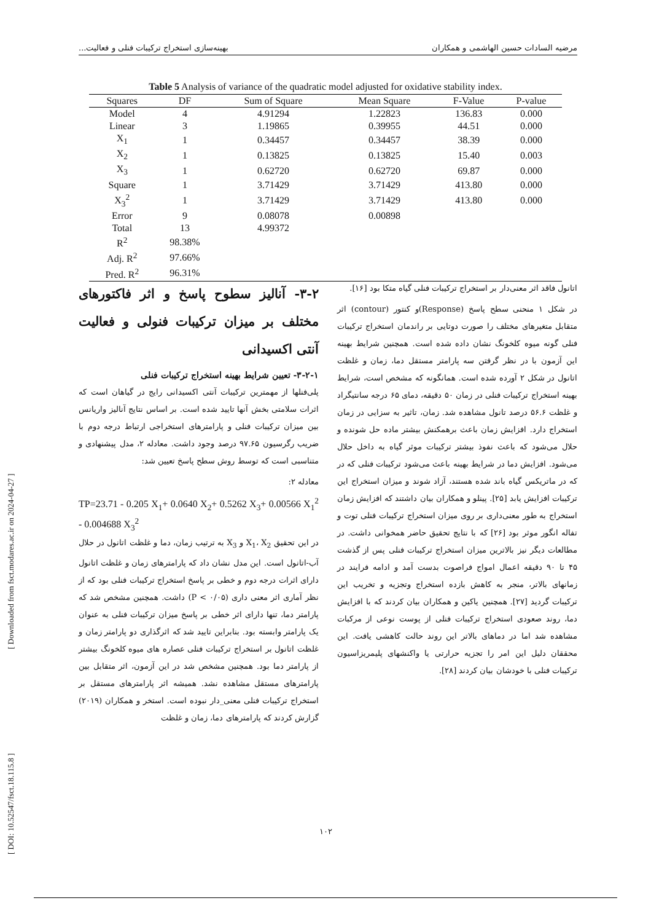مرضیه السادات حسین الهاشمی و همکاران بهینه‌سازی استخراج ترکیبات فنلی و فعالیت...
Table 5 Analysis of variance of the quadratic model adjusted for oxidative stability index.
| Squares | DF | Sum of Square | Mean Square | F-Value | P-value |
| --- | --- | --- | --- | --- | --- |
| Model | 4 | 4.91294 | 1.22823 | 136.83 | 0.000 |
| Linear | 3 | 1.19865 | 0.39955 | 44.51 | 0.000 |
| X<sub>1</sub> | 1 | 0.34457 | 0.34457 | 38.39 | 0.000 |
| X<sub>2</sub> | 1 | 0.13825 | 0.13825 | 15.40 | 0.003 |
| X<sub>3</sub> | 1 | 0.62720 | 0.62720 | 69.87 | 0.000 |
| Square | 1 | 3.71429 | 3.71429 | 413.80 | 0.000 |
| X<sub>3</sub><sup>2</sup> | 1 | 3.71429 | 3.71429 | 413.80 | 0.000 |
| Error | 9 | 0.08078 | 0.00898 | | |
| Total | 13 | 4.99372 | | | |
| R<sup>2</sup> | 98.38% | | | | |
| Adj. R<sup>2</sup> | 97.66% | | | | |
| Pred. R<sup>2</sup> | 96.31% | | | | |
۳-۲- آنالیز سطوح پاسخ و اثر فاکتورهای مختلف بر میزان ترکیبات فنولی و فعالیت آنتی اکسیدانی
۳-۲-۱- تعیین شرایط بهینه استخراج ترکیبات فنلی
پلی‌فنلها از مهمترین ترکیبات آنتی اکسیدانی رایج در گیاهان است که اثرات سلامتی بخش آنها تایید شده است. بر اساس نتایج آنالیز واریانس بین میزان ترکیبات فنلی و پارامترهای استخراجی ارتباط درجه دوم با ضریب رگرسیون ۹۷.۶۵ درصد وجود داشت. معادله ۲، مدل پیشنهادی و متناسبی است که توسط روش سطح پاسخ تعیین شد:
معادله ۲:
TP=23.71 - 0.205 X<sub>1</sub>+ 0.0640 X<sub>2</sub>+ 0.5262 X<sub>3</sub>+ 0.00566 X<sub>1</sub><sup>2</sup> - 0.004688 X<sub>3</sub><sup>2</sup>
در این تحقیق X<sub>1</sub>، X<sub>2</sub> و X<sub>3</sub> به ترتیب زمان، دما و غلظت اتانول در حلال آب-اتانول است. این مدل نشان داد که پارامترهای زمان و غلظت اتانول دارای اثرات درجه دوم و خطی بر پاسخ استخراج ترکیبات فنلی بود که از نظر آماری اثر معنی داری (P < ۰/۰۵) داشت. همچنین مشخص شد که پارامتر دما، تنها دارای اثر خطی بر پاسخ میزان ترکیبات فنلی به عنوان یک پارامتر وابسته بود. بنابراین تایید شد که اثرگذاری دو پارامتر زمان و غلظت اتانول بر استخراج ترکیبات فنلی عصاره های میوه کلخونگ بیشتر از پارامتر دما بود. همچنین مشخص شد در این آزمون، اثر متقابل بین پارامترهای مستقل مشاهده نشد. همیشه اثر پارامترهای مستقل بر استخراج ترکیبات فنلی معنی_دار نبوده است. استخر و همکاران (۲۰۱۹) گزارش کردند که پارامترهای دما، زمان و غلظت
اتانول فاقد اثر معنی‌دار بر استخراج ترکیبات فنلی گیاه متکا بود [۱۶].
در شکل ۱ منحنی سطح پاسخ (Response)و کنتور (contour) اثر متقابل متغیرهای مختلف را صورت دوتایی بر راندمان استخراج ترکیبات فنلی گونه میوه کلخونگ نشان داده شده است. همچنین شرایط بهینه این آزمون با در نظر گرفتن سه پارامتر مستقل دما، زمان و غلظت اتانول در شکل ۲ آورده شده است. همانگونه که مشخص است، شرایط بهینه استخراج ترکیبات فنلی در زمان ۵۰ دقیقه، دمای ۶۵ درجه سانتیگراد و غلظت ۵۶.۶ درصد تانول مشاهده شد. زمان، تاثیر به سزایی در زمان استخراج دارد. افزایش زمان باعث برهمکنش بیشتر ماده حل شونده و حلال می‌شود که باعث نفوذ بیشتر ترکیبات موثر گیاه به داخل حلال می‌شود. افزایش دما در شرایط بهینه باعث می‌شود ترکیبات فنلی که در که در ماتریکس گیاه باند شده هستند، آزاد شوند و میزان استخراج این ترکیبات افزایش یابد [۲۵]. پینلو و همکاران بیان داشتند که افزایش زمان استخراج به طور معنی‌داری بر روی میزان استخراج ترکیبات فنلی توت و تفاله انگور موثر بود [۲۶] که با نتایج تحقیق حاضر همخوانی داشت. در مطالعات دیگر نیز بالاترین میزان استخراج ترکیبات فنلی پس از گذشت ۴۵ تا ۹۰ دقیقه اعمال امواج فراصوت بدست آمد و ادامه فرایند در زمانهای بالاتر، منجر به کاهش بازده استخراج وتجزیه و تخریب این ترکیبات گردید [۲۷]. همچنین یاکین و همکاران بیان کردند که با افزایش دما، روند صعودی استخراج ترکیبات فنلی از پوست نوعی از مرکبات مشاهده شد اما در دماهای بالاتر این روند حالت کاهشی یافت. این محققان دلیل این امر را تجزیه حرارتی یا واکنشهای پلیمریزاسیون ترکیبات فنلی با خودشان بیان کردند [۲۸].
[ DOI: 10.52547/fsct.18.115.8 ] [ Downloaded from fsct.modares.ac.ir on 2024-04-27 ]
۱۰۲